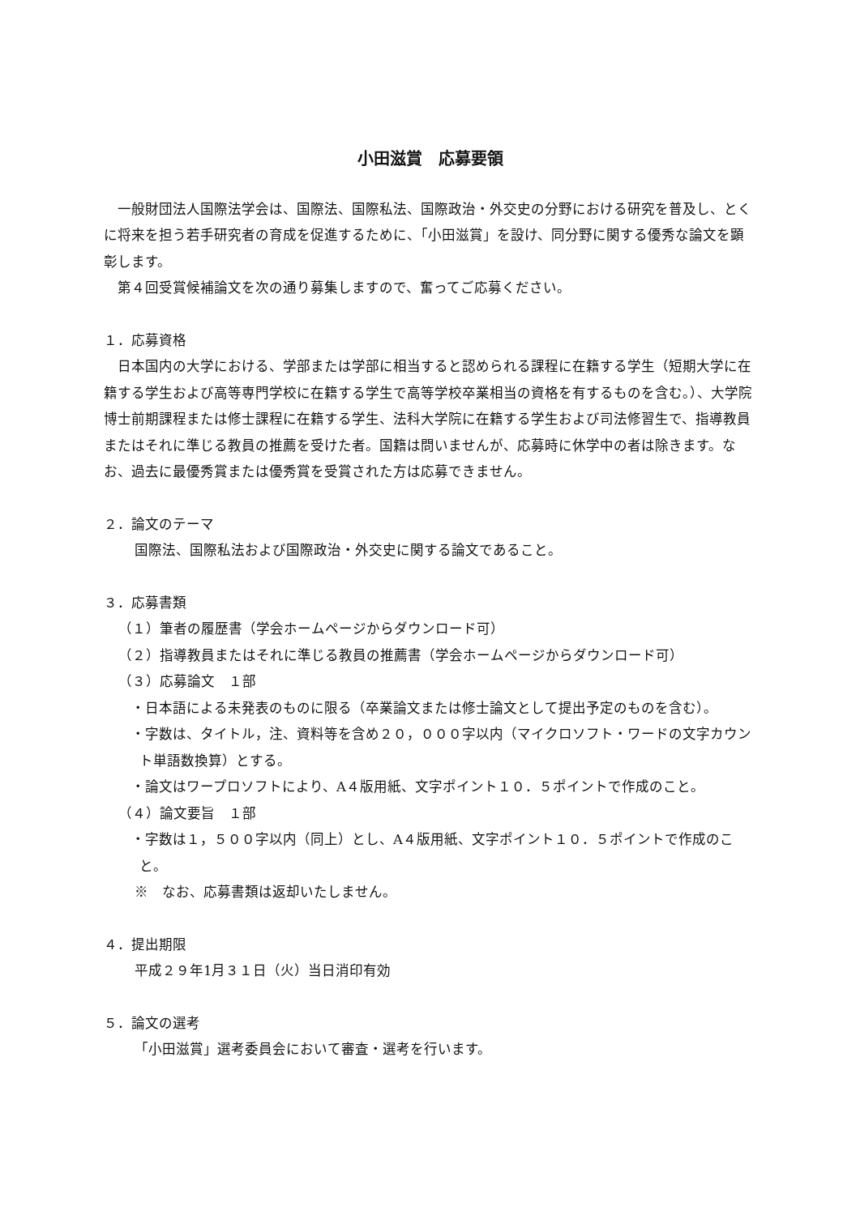小田滋賞　応募要領
　一般財団法人国際法学会は、国際法、国際私法、国際政治・外交史の分野における研究を普及し、とくに将来を担う若手研究者の育成を促進するために、「小田滋賞」を設け、同分野に関する優秀な論文を顕彰します。
　第４回受賞候補論文を次の通り募集しますので、奮ってご応募ください。
１．応募資格
　日本国内の大学における、学部または学部に相当すると認められる課程に在籍する学生（短期大学に在籍する学生および高等専門学校に在籍する学生で高等学校卒業相当の資格を有するものを含む。）、大学院博士前期課程または修士課程に在籍する学生、法科大学院に在籍する学生および司法修習生で、指導教員またはそれに準じる教員の推薦を受けた者。国籍は問いませんが、応募時に休学中の者は除きます。なお、過去に最優秀賞または優秀賞を受賞された方は応募できません。
２．論文のテーマ
国際法、国際私法および国際政治・外交史に関する論文であること。
３．応募書類
（１）筆者の履歴書（学会ホームページからダウンロード可）
（２）指導教員またはそれに準じる教員の推薦書（学会ホームページからダウンロード可）
（３）応募論文　１部
・日本語による未発表のものに限る（卒業論文または修士論文として提出予定のものを含む）。
・字数は、タイトル，注、資料等を含め２０，０００字以内（マイクロソフト・ワードの文字カウント単語数換算）とする。
・論文はワープロソフトにより、A４版用紙、文字ポイント１０．５ポイントで作成のこと。
（４）論文要旨　１部
・字数は１，５００字以内（同上）とし、A４版用紙、文字ポイント１０．５ポイントで作成のこと。
※　なお、応募書類は返却いたしません。
４．提出期限
平成２９年1月３１日（火）当日消印有効
５．論文の選考
「小田滋賞」選考委員会において審査・選考を行います。